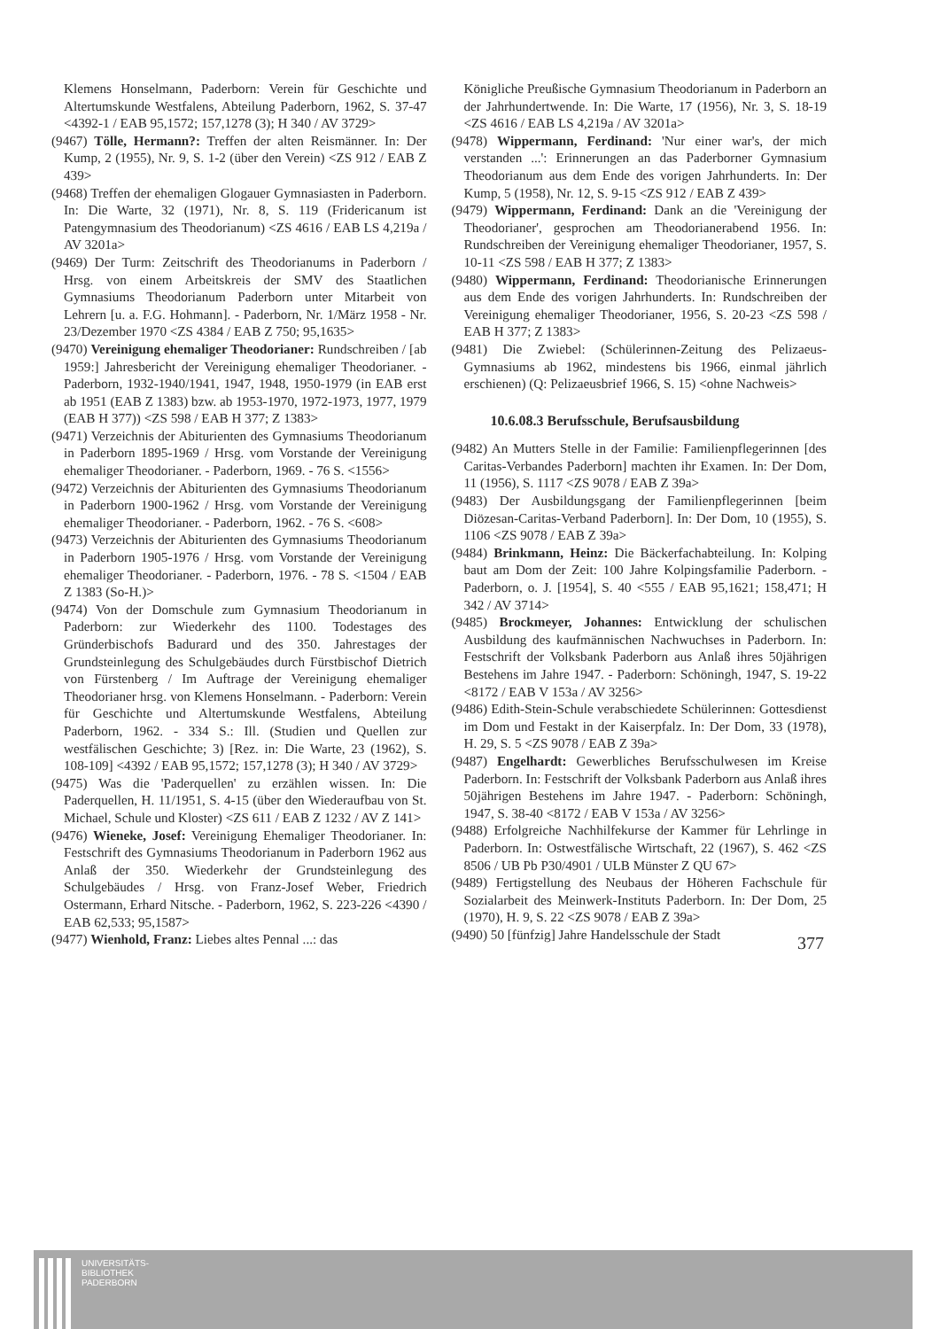Klemens Honselmann, Paderborn: Verein für Geschichte und Altertumskunde Westfalens, Abteilung Paderborn, 1962, S. 37-47 <4392-1 / EAB 95,1572; 157,1278 (3); H 340 / AV 3729>
(9467) Tölle, Hermann?: Treffen der alten Reismänner. In: Der Kump, 2 (1955), Nr. 9, S. 1-2 (über den Verein) <ZS 912 / EAB Z 439>
(9468) Treffen der ehemaligen Glogauer Gymnasiasten in Paderborn. In: Die Warte, 32 (1971), Nr. 8, S. 119 (Fridericanum ist Patengymnasium des Theodorianum) <ZS 4616 / EAB LS 4,219a / AV 3201a>
(9469) Der Turm: Zeitschrift des Theodorianums in Paderborn / Hrsg. von einem Arbeitskreis der SMV des Staatlichen Gymnasiums Theodorianum Paderborn unter Mitarbeit von Lehrern [u. a. F.G. Hohmann]. - Paderborn, Nr. 1/März 1958 - Nr. 23/Dezember 1970 <ZS 4384 / EAB Z 750; 95,1635>
(9470) Vereinigung ehemaliger Theodorianer: Rundschreiben / [ab 1959:] Jahresbericht der Vereinigung ehemaliger Theodorianer. - Paderborn, 1932-1940/1941, 1947, 1948, 1950-1979 (in EAB erst ab 1951 (EAB Z 1383) bzw. ab 1953-1970, 1972-1973, 1977, 1979 (EAB H 377)) <ZS 598 / EAB H 377; Z 1383>
(9471) Verzeichnis der Abiturienten des Gymnasiums Theodorianum in Paderborn 1895-1969 / Hrsg. vom Vorstande der Vereinigung ehemaliger Theodorianer. - Paderborn, 1969. - 76 S. <1556>
(9472) Verzeichnis der Abiturienten des Gymnasiums Theodorianum in Paderborn 1900-1962 / Hrsg. vom Vorstande der Vereinigung ehemaliger Theodorianer. - Paderborn, 1962. - 76 S. <608>
(9473) Verzeichnis der Abiturienten des Gymnasiums Theodorianum in Paderborn 1905-1976 / Hrsg. vom Vorstande der Vereinigung ehemaliger Theodorianer. - Paderborn, 1976. - 78 S. <1504 / EAB Z 1383 (So-H.)>
(9474) Von der Domschule zum Gymnasium Theodorianum in Paderborn: zur Wiederkehr des 1100. Todestages des Gründerbischofs Badurard und des 350. Jahrestages der Grundsteinlegung des Schulgebäudes durch Fürstbischof Dietrich von Fürstenberg / Im Auftrage der Vereinigung ehemaliger Theodorianer hrsg. von Klemens Honselmann. - Paderborn: Verein für Geschichte und Altertumskunde Westfalens, Abteilung Paderborn, 1962. - 334 S.: Ill. (Studien und Quellen zur westfälischen Geschichte; 3) [Rez. in: Die Warte, 23 (1962), S. 108-109] <4392 / EAB 95,1572; 157,1278 (3); H 340 / AV 3729>
(9475) Was die 'Paderquellen' zu erzählen wissen. In: Die Paderquellen, H. 11/1951, S. 4-15 (über den Wiederaufbau von St. Michael, Schule und Kloster) <ZS 611 / EAB Z 1232 / AV Z 141>
(9476) Wieneke, Josef: Vereinigung Ehemaliger Theodorianer. In: Festschrift des Gymnasiums Theodorianum in Paderborn 1962 aus Anlaß der 350. Wiederkehr der Grundsteinlegung des Schulgebäudes / Hrsg. von Franz-Josef Weber, Friedrich Ostermann, Erhard Nitsche. - Paderborn, 1962, S. 223-226 <4390 / EAB 62,533; 95,1587>
(9477) Wienhold, Franz: Liebes altes Pennal ...: das
Königliche Preußische Gymnasium Theodorianum in Paderborn an der Jahrhundertwende. In: Die Warte, 17 (1956), Nr. 3, S. 18-19 <ZS 4616 / EAB LS 4,219a / AV 3201a>
(9478) Wippermann, Ferdinand: 'Nur einer war's, der mich verstanden ...': Erinnerungen an das Paderborner Gymnasium Theodorianum aus dem Ende des vorigen Jahrhunderts. In: Der Kump, 5 (1958), Nr. 12, S. 9-15 <ZS 912 / EAB Z 439>
(9479) Wippermann, Ferdinand: Dank an die 'Vereinigung der Theodorianer', gesprochen am Theodorianerabend 1956. In: Rundschreiben der Vereinigung ehemaliger Theodorianer, 1957, S. 10-11 <ZS 598 / EAB H 377; Z 1383>
(9480) Wippermann, Ferdinand: Theodorianische Erinnerungen aus dem Ende des vorigen Jahrhunderts. In: Rundschreiben der Vereinigung ehemaliger Theodorianer, 1956, S. 20-23 <ZS 598 / EAB H 377; Z 1383>
(9481) Die Zwiebel: (Schülerinnen-Zeitung des Pelizaeus-Gymnasiums ab 1962, mindestens bis 1966, einmal jährlich erschienen) (Q: Pelizaeusbrief 1966, S. 15) <ohne Nachweis>
10.6.08.3 Berufsschule, Berufsausbildung
(9482) An Mutters Stelle in der Familie: Familienpflegerinnen [des Caritas-Verbandes Paderborn] machten ihr Examen. In: Der Dom, 11 (1956), S. 1117 <ZS 9078 / EAB Z 39a>
(9483) Der Ausbildungsgang der Familienpflegerinnen [beim Diözesan-Caritas-Verband Paderborn]. In: Der Dom, 10 (1955), S. 1106 <ZS 9078 / EAB Z 39a>
(9484) Brinkmann, Heinz: Die Bäckerfachabteilung. In: Kolping baut am Dom der Zeit: 100 Jahre Kolpingsfamilie Paderborn. - Paderborn, o. J. [1954], S. 40 <555 / EAB 95,1621; 158,471; H 342 / AV 3714>
(9485) Brockmeyer, Johannes: Entwicklung der schulischen Ausbildung des kaufmännischen Nachwuchses in Paderborn. In: Festschrift der Volksbank Paderborn aus Anlaß ihres 50jährigen Bestehens im Jahre 1947. - Paderborn: Schöningh, 1947, S. 19-22 <8172 / EAB V 153a / AV 3256>
(9486) Edith-Stein-Schule verabschiedete Schülerinnen: Gottesdienst im Dom und Festakt in der Kaiserpfalz. In: Der Dom, 33 (1978), H. 29, S. 5 <ZS 9078 / EAB Z 39a>
(9487) Engelhardt: Gewerbliches Berufsschulwesen im Kreise Paderborn. In: Festschrift der Volksbank Paderborn aus Anlaß ihres 50jährigen Bestehens im Jahre 1947. - Paderborn: Schöningh, 1947, S. 38-40 <8172 / EAB V 153a / AV 3256>
(9488) Erfolgreiche Nachhilfekurse der Kammer für Lehrlinge in Paderborn. In: Ostwestfälische Wirtschaft, 22 (1967), S. 462 <ZS 8506 / UB Pb P30/4901 / ULB Münster Z QU 67>
(9489) Fertigstellung des Neubaus der Höheren Fachschule für Sozialarbeit des Meinwerk-Instituts Paderborn. In: Der Dom, 25 (1970), H. 9, S. 22 <ZS 9078 / EAB Z 39a>
(9490) 50 [fünfzig] Jahre Handelsschule der Stadt
377
UNIVERSITÄTS-
BIBLIOTHEK
PADERBORN